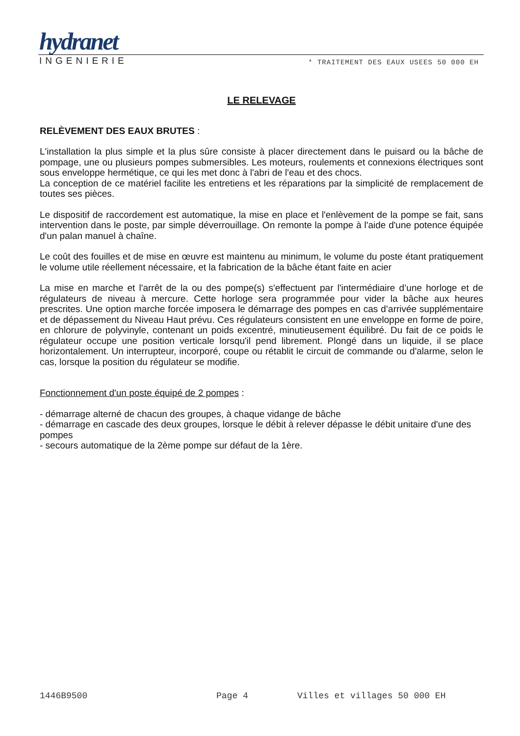hydranet
INGENIERIE * TRAITEMENT DES EAUX USEES 50 000 EH
LE RELEVAGE
RELÈVEMENT DES EAUX BRUTES :
L'installation la plus simple et la plus sûre consiste à placer directement dans le puisard ou la bâche de pompage, une ou plusieurs pompes submersibles. Les moteurs, roulements et connexions électriques sont sous enveloppe hermétique, ce qui les met donc à l'abri de l'eau et des chocs.
La conception de ce matériel facilite les entretiens et les réparations par la simplicité de remplacement de toutes ses pièces.
Le dispositif de raccordement est automatique, la mise en place et l'enlèvement de la pompe se fait, sans intervention dans le poste, par simple déverrouillage. On remonte la pompe à l'aide d'une potence équipée d'un palan manuel à chaîne.
Le coût des fouilles et de mise en œuvre est maintenu au minimum, le volume du poste étant pratiquement le volume utile réellement nécessaire, et la fabrication de la bâche étant faite en acier
La mise en marche et l'arrêt de la ou des pompe(s) s'effectuent par l'intermédiaire d’une horloge et de régulateurs de niveau à mercure. Cette horloge sera programmée pour vider la bâche aux heures prescrites. Une option marche forcée imposera le démarrage des pompes en cas d’arrivée supplémentaire et de dépassement du Niveau Haut prévu. Ces régulateurs consistent en une enveloppe en forme de poire, en chlorure de polyvinyle, contenant un poids excentré, minutieusement équilibré. Du fait de ce poids le régulateur occupe une position verticale lorsqu'il pend librement. Plongé dans un liquide, il se place horizontalement. Un interrupteur, incorporé, coupe ou rétablit le circuit de commande ou d'alarme, selon le cas, lorsque la position du régulateur se modifie.
Fonctionnement d'un poste équipé de 2 pompes :
- démarrage alterné de chacun des groupes, à chaque vidange de bâche
- démarrage en cascade des deux groupes, lorsque le débit à relever dépasse le débit unitaire d'une des pompes
- secours automatique de la 2ème pompe sur défaut de la 1ère.
1446B9500 Page 4 Villes et villages 50 000 EH